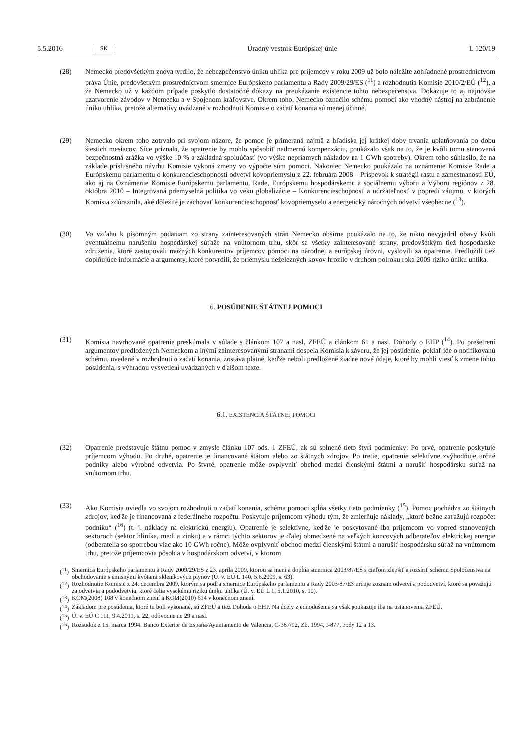5.5.2016 SK
Úradný vestník Európskej únie L 120/19
(28) Nemecko predovšetkým znova tvrdilo, že nebezpečenstvo úniku uhlíka pre príjemcov v roku 2009 už bolo náležite zohľadnené prostredníctvom práva Únie, predovšetkým prostredníctvom smernice Európskeho parlamentu a Rady 2009/29/ES (<sup>11</sup>) a rozhodnutia Komisie 2010/2/EÚ (<sup>12</sup>), a že Nemecko už v každom prípade poskytlo dostatočné dôkazy na preukázanie existencie tohto nebezpečenstva. Dokazuje to aj najnovšie uzatvorenie závodov v Nemecku a v Spojenom kráľovstve. Okrem toho, Nemecko označilo schému pomoci ako vhodný nástroj na zabránenie úniku uhlíka, pretože alternatívy uvádzané v rozhodnutí Komisie o začatí konania sú menej účinné.
(29) Nemecko okrem toho zotrvalo pri svojom názore, že pomoc je primeraná najmä z hľadiska jej krátkej doby trvania uplatňovania po dobu šiestich mesiacov. Síce priznalo, že opatrenie by mohlo spôsobiť nadmernú kompenzáciu, poukázalo však na to, že je kvôli tomu stanovená bezpečnostná zrážka vo výške 10 % a základná spoluúčasť (vo výške nepriamych nákladov na 1 GWh spotreby). Okrem toho súhlasilo, že na základe príslušného návrhu Komisie vykoná zmeny vo výpočte súm pomoci. Nakoniec Nemecko poukázalo na oznámenie Komisie Rade a Európskemu parlamentu o konkurencieschopnosti odvetví kovopriemyslu z 22. februára 2008 – Príspevok k stratégii rastu a zamestnanosti EÚ, ako aj na Oznámenie Komisie Európskemu parlamentu, Rade, Európskemu hospodárskemu a sociálnemu výboru a Výboru regiónov z 28. októbra 2010 – Integrovaná priemyselná politika vo veku globalizácie – Konkurencieschopnosť a udržateľnosť v popredí záujmu, v ktorých Komisia zdôraznila, aké dôležité je zachovať konkurencieschopnosť kovopriemyselu a energeticky náročných odvetví všeobecne (<sup>13</sup>).
(30) Vo vzťahu k písomným podaniam zo strany zainteresovaných strán Nemecko obšírne poukázalo na to, že nikto nevyjadril obavy kvôli eventuálnemu narušeniu hospodárskej súťaže na vnútornom trhu, skôr sa všetky zaintere­sované strany, predovšetkým tiež hospodárske združenia, ktoré zastupovali možných konkurentov príjemcov pomoci na národnej a európskej úrovni, vyslovili za opatrenie. Predložili tiež doplňujúce informácie a argumenty, ktoré potvrdili, že priemyslu neželezných kovov hrozilo v druhom polroku roka 2009 riziko úniku uhlíka.
6. POSÚDENIE ŠTÁTNEJ POMOCI
(31) Komisia navrhované opatrenie preskúmala v súlade s článkom 107 a nasl. ZFEÚ a článkom 61 a nasl. Dohody o EHP (<sup>14</sup>). Po prešetrení argumentov predložených Nemeckom a inými zainteresovanými stranami dospela Komisia k záveru, že jej posúdenie, pokiaľ ide o notifikovanú schému, uvedené v rozhodnutí o začatí konania, zostáva platné, keďže neboli predložené žiadne nové údaje, ktoré by mohli viesť k zmene tohto posúdenia, s výhradou vysvetlení uvádzaných v ďalšom texte.
6.1. EXISTENCIA ŠTÁTNEJ POMOCI
(32) Opatrenie predstavuje štátnu pomoc v zmysle článku 107 ods. 1 ZFEÚ, ak sú splnené tieto štyri podmienky: Po prvé, opatrenie poskytuje príjemcom výhodu. Po druhé, opatrenie je financované štátom alebo zo štátnych zdrojov. Po tretie, opatrenie selektívne zvýhodňuje určité podniky alebo výrobné odvetvia. Po štvrté, opatrenie môže ovplyvniť obchod medzi členskými štátmi a narušiť hospodársku súťaž na vnútornom trhu.
(33) Ako Komisia uviedla vo svojom rozhodnutí o začatí konania, schéma pomoci spĺňa všetky tieto podmienky (<sup>15</sup>). Pomoc pochádza zo štátnych zdrojov, keďže je financovaná z federálneho rozpočtu. Poskytuje príjemcom výhodu tým, že zmierňuje náklady, „ktoré bežne zaťažujú rozpočet podniku“ (<sup>16</sup>) (t. j. náklady na elektrickú energiu). Opatrenie je selektívne, keďže je poskytované iba príjemcom vo vopred stanovených sektoroch (sektor hliníka, medi a zinku) a v rámci týchto sektorov je ďalej obmedzené na veľkých koncových odberateľov elektrickej energie (odberatelia so spotrebou viac ako 10 GWh ročne). Môže ovplyvniť obchod medzi členskými štátmi a narušiť hospodársku súťaž na vnútornom trhu, pretože príjemcovia pôsobia v hospodárskom odvetví, v ktorom
(<sup>11</sup>) Smernica Európskeho parlamentu a Rady 2009/29/ES z 23. apríla 2009, ktorou sa mení a dopĺňa smernica 2003/87/ES s cieľom zlepšiť a rozšíriť schému Spoločenstva na obchodovanie s emisnými kvótami skleníkových plynov (Ú. v. EÚ L 140, 5.6.2009, s. 63).
(<sup>12</sup>) Rozhodnutie Komisie z 24. decembra 2009, ktorým sa podľa smernice Európskeho parlamentu a Rady 2003/87/ES určuje zoznam odvetví a pododvetví, ktoré sa považujú za odvetvia a pododvetvia, ktoré čelia vysokému riziku úniku uhlíka (Ú. v. EÚ L 1, 5.1.2010, s. 10).
(<sup>13</sup>) KOM(2008) 108 v konečnom znení a KOM(2010) 614 v konečnom znení.
(<sup>14</sup>) Základom pre posúdenia, ktoré tu boli vykonané, sú ZFEÚ a tiež Dohoda o EHP. Na účely zjednodušenia sa však poukazuje iba na ustanovenia ZFEÚ.
(<sup>15</sup>) Ú. v. EÚ C 111, 9.4.2011, s. 22, odôvodnenie 29 a nasl.
(<sup>16</sup>) Rozsudok z 15. marca 1994, Banco Exterior de España/Ayuntamento de Valencia, C-387/92, Zb. 1994, I-877, body 12 a 13.